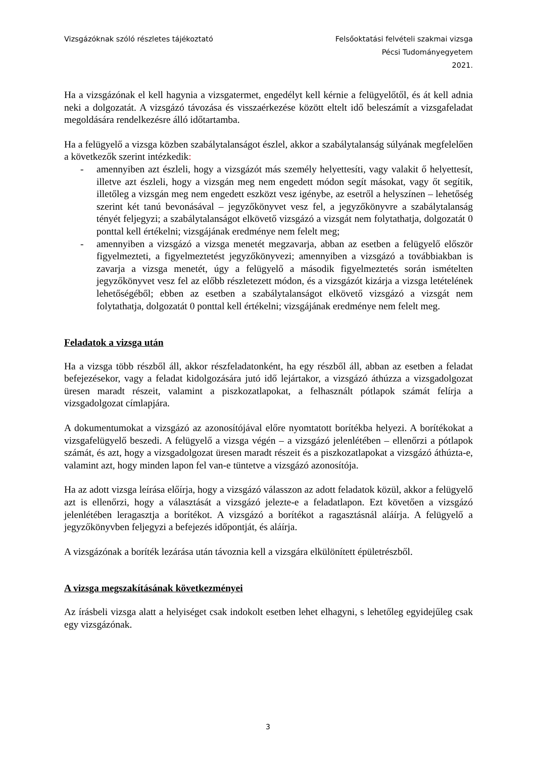Vizsgázóknak szóló részletes tájékoztató
Felsőoktatási felvételi szakmai vizsga
Pécsi Tudományegyetem
2021.
Ha a vizsgázónak el kell hagynia a vizsgatermet, engedélyt kell kérnie a felügyelőtől, és át kell adnia neki a dolgozatát. A vizsgázó távozása és visszaérkezése között eltelt idő beleszámít a vizsgafeladat megoldására rendelkezésre álló időtartamba.
Ha a felügyelő a vizsga közben szabálytalanságot észlel, akkor a szabálytalanság súlyának megfelelően a következők szerint intézkedik:
- amennyiben azt észleli, hogy a vizsgázót más személy helyettesíti, vagy valakit ő helyettesít, illetve azt észleli, hogy a vizsgán meg nem engedett módon segít másokat, vagy őt segítik, illetőleg a vizsgán meg nem engedett eszközt vesz igénybe, az esetről a helyszínen – lehetőség szerint két tanú bevonásával – jegyzőkönyvet vesz fel, a jegyzőkönyvre a szabálytalanság tényét feljegyzi; a szabálytalanságot elkövető vizsgázó a vizsgát nem folytathatja, dolgozatát 0 ponttal kell értékelni; vizsgájának eredménye nem felelt meg;
- amennyiben a vizsgázó a vizsga menetét megzavarja, abban az esetben a felügyelő először figyelmezteti, a figyelmeztetést jegyzőkönyvezi; amennyiben a vizsgázó a továbbiakban is zavarja a vizsga menetét, úgy a felügyelő a második figyelmeztetés során ismételten jegyzőkönyvet vesz fel az előbb részletezett módon, és a vizsgázót kizárja a vizsga letételének lehetőségéből; ebben az esetben a szabálytalanságot elkövető vizsgázó a vizsgát nem folytathatja, dolgozatát 0 ponttal kell értékelni; vizsgájának eredménye nem felelt meg.
Feladatok a vizsga után
Ha a vizsga több részből áll, akkor részfeladatonként, ha egy részből áll, abban az esetben a feladat befejezésekor, vagy a feladat kidolgozására jutó idő lejártakor, a vizsgázó áthúzza a vizsgadolgozat üresen maradt részeit, valamint a piszkozatlapokat, a felhasznált pótlapok számát felírja a vizsgadolgozat címlapjára.
A dokumentumokat a vizsgázó az azonosítójával előre nyomtatott borítékba helyezi. A borítékokat a vizsgafelügyelő beszedi. A felügyelő a vizsga végén – a vizsgázó jelenlétében – ellenőrzi a pótlapok számát, és azt, hogy a vizsgadolgozat üresen maradt részeit és a piszkozatlapokat a vizsgázó áthúzta-e, valamint azt, hogy minden lapon fel van-e tüntetve a vizsgázó azonosítója.
Ha az adott vizsga leírása előírja, hogy a vizsgázó válasszon az adott feladatok közül, akkor a felügyelő azt is ellenőrzi, hogy a választását a vizsgázó jelezte-e a feladatlapon. Ezt követően a vizsgázó jelenlétében leragasztja a borítékot. A vizsgázó a borítékot a ragasztásnál aláírja. A felügyelő a jegyzőkönyvben feljegyzi a befejezés időpontját, és aláírja.
A vizsgázónak a boríték lezárása után távoznia kell a vizsgára elkülönített épületrészből.
A vizsga megszakításának következményei
Az írásbeli vizsga alatt a helyiséget csak indokolt esetben lehet elhagyni, s lehetőleg egyidejűleg csak egy vizsgázónak.
3